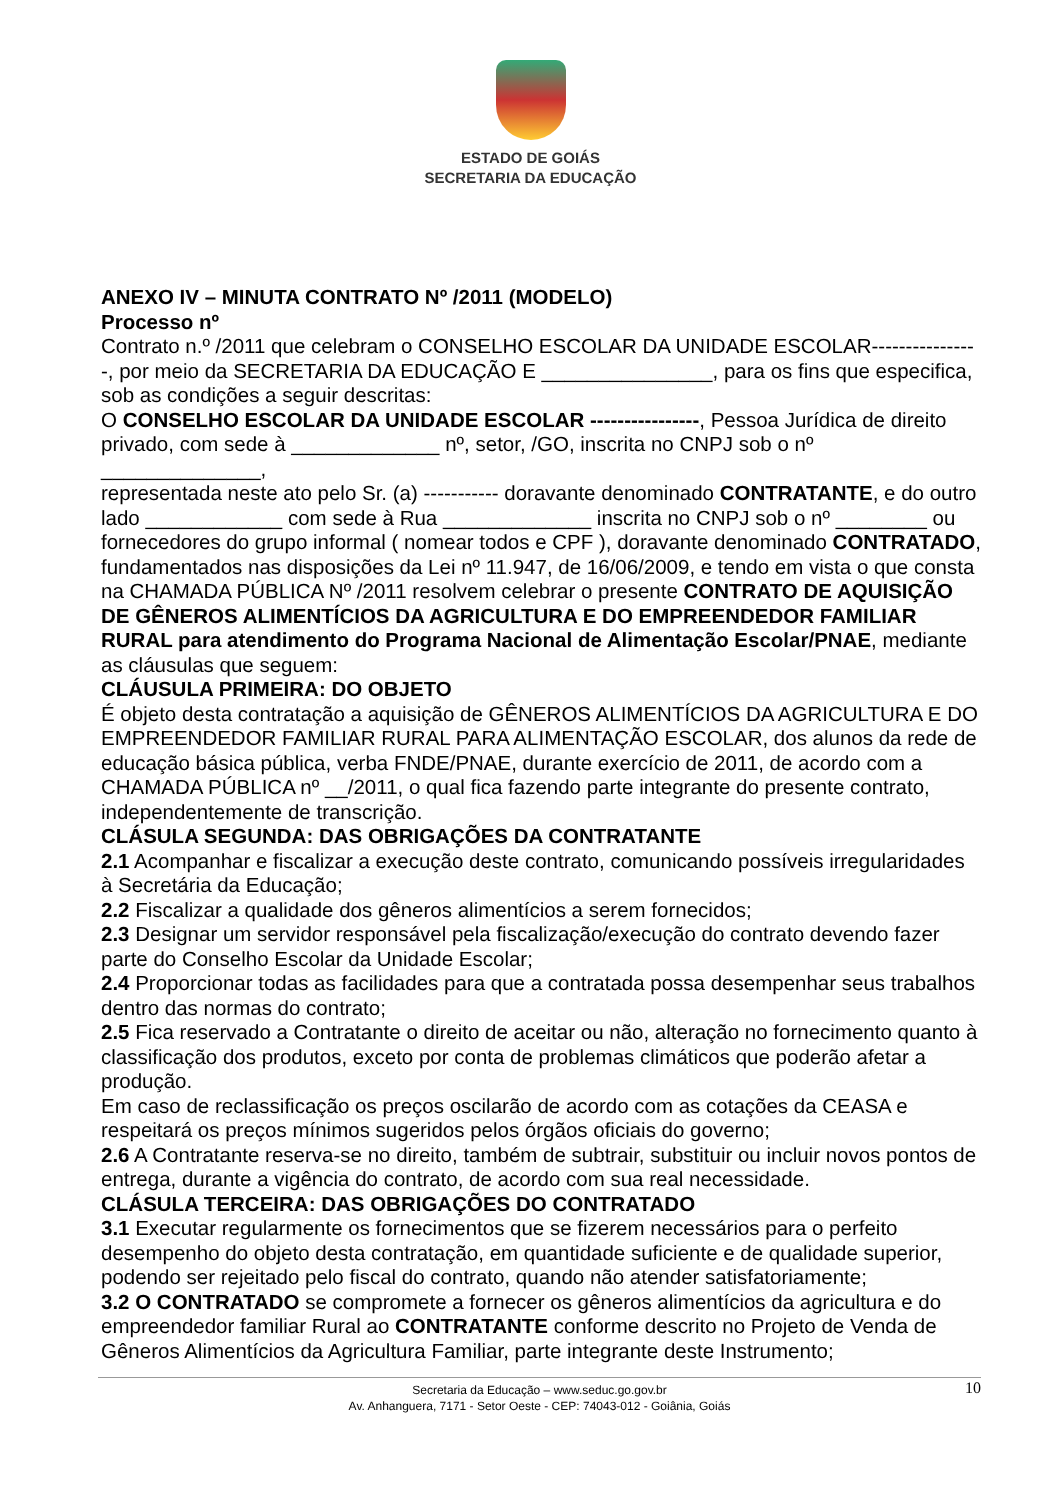ESTADO DE GOIÁS
SECRETARIA DA EDUCAÇÃO
ANEXO IV – MINUTA CONTRATO Nº /2011 (MODELO)
Processo nº
Contrato n.º /2011 que celebram o CONSELHO ESCOLAR DA UNIDADE ESCOLAR----------------, por meio da SECRETARIA DA EDUCAÇÃO E _______________, para os fins que especifica, sob as condições a seguir descritas:
O CONSELHO ESCOLAR DA UNIDADE ESCOLAR ----------------, Pessoa Jurídica de direito privado, com sede à _____________ nº, setor, /GO, inscrita no CNPJ sob o nº
______________,
representada neste ato pelo Sr. (a) ----------- doravante denominado CONTRATANTE, e do outro lado ____________ com sede à Rua _____________ inscrita no CNPJ sob o nº ________ ou fornecedores do grupo informal ( nomear todos e CPF ), doravante denominado CONTRATADO, fundamentados nas disposições da Lei nº 11.947, de 16/06/2009, e tendo em vista o que consta na CHAMADA PÚBLICA Nº /2011 resolvem celebrar o presente CONTRATO DE AQUISIÇÃO DE GÊNEROS ALIMENTÍCIOS DA AGRICULTURA E DO EMPREENDEDOR FAMILIAR
RURAL para atendimento do Programa Nacional de Alimentação Escolar/PNAE, mediante as cláusulas que seguem:
CLÁUSULA PRIMEIRA: DO OBJETO
É objeto desta contratação a aquisição de GÊNEROS ALIMENTÍCIOS DA AGRICULTURA E DO EMPREENDEDOR FAMILIAR RURAL PARA ALIMENTAÇÃO ESCOLAR, dos alunos da rede de educação básica pública, verba FNDE/PNAE, durante exercício de 2011, de acordo com a CHAMADA PÚBLICA nº __/2011, o qual fica fazendo parte integrante do presente contrato, independentemente de transcrição.
CLÁSULA SEGUNDA: DAS OBRIGAÇÕES DA CONTRATANTE
2.1 Acompanhar e fiscalizar a execução deste contrato, comunicando possíveis irregularidades à Secretária da Educação;
2.2 Fiscalizar a qualidade dos gêneros alimentícios a serem fornecidos;
2.3 Designar um servidor responsável pela fiscalização/execução do contrato devendo fazer parte do Conselho Escolar da Unidade Escolar;
2.4 Proporcionar todas as facilidades para que a contratada possa desempenhar seus trabalhos dentro das normas do contrato;
2.5 Fica reservado a Contratante o direito de aceitar ou não, alteração no fornecimento quanto à classificação dos produtos, exceto por conta de problemas climáticos que poderão afetar a produção.
Em caso de reclassificação os preços oscilarão de acordo com as cotações da CEASA e respeitará os preços mínimos sugeridos pelos órgãos oficiais do governo;
2.6 A Contratante reserva-se no direito, também de subtrair, substituir ou incluir novos pontos de entrega, durante a vigência do contrato, de acordo com sua real necessidade.
CLÁSULA TERCEIRA: DAS OBRIGAÇÕES DO CONTRATADO
3.1 Executar regularmente os fornecimentos que se fizerem necessários para o perfeito desempenho do objeto desta contratação, em quantidade suficiente e de qualidade superior, podendo ser rejeitado pelo fiscal do contrato, quando não atender satisfatoriamente;
3.2 O CONTRATADO se compromete a fornecer os gêneros alimentícios da agricultura e do empreendedor familiar Rural ao CONTRATANTE conforme descrito no Projeto de Venda de Gêneros Alimentícios da Agricultura Familiar, parte integrante deste Instrumento;
10 Secretaria da Educação – www.seduc.go.gov.br
Av. Anhanguera, 7171 - Setor Oeste - CEP: 74043-012 - Goiânia, Goiás